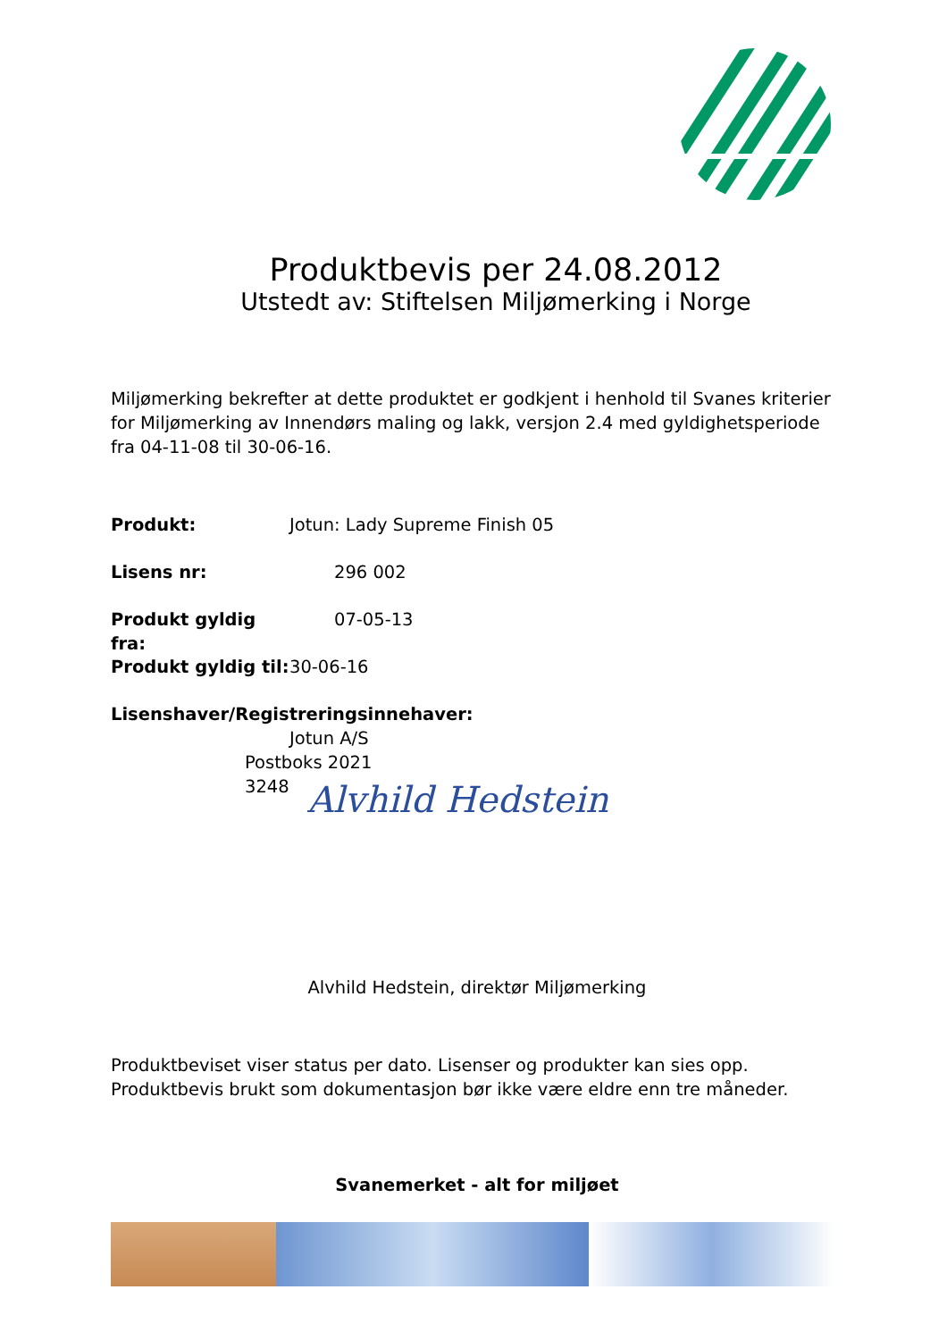Produktbevis per 24.08.2012
Utstedt av: Stiftelsen Miljømerking i Norge
Miljømerking bekrefter at dette produktet er godkjent i henhold til Svanes kriterier for Miljømerking av Innendørs maling og lakk, versjon 2.4 med gyldighetsperiode fra 04-11-08 til 30-06-16.
Produkt: Jotun: Lady Supreme Finish 05
Lisens nr: 296 002
Produkt gyldig fra: 07-05-13
Produkt gyldig til: 30-06-16
Lisenshaver/Registreringsinnehaver:
Jotun A/S
Postboks 2021
3248
Alvhild Hedstein
Alvhild Hedstein, direktør Miljømerking
Produktbeviset viser status per dato. Lisenser og produkter kan sies opp. Produktbevis brukt som dokumentasjon bør ikke være eldre enn tre måneder.
Svanemerket - alt for miljøet